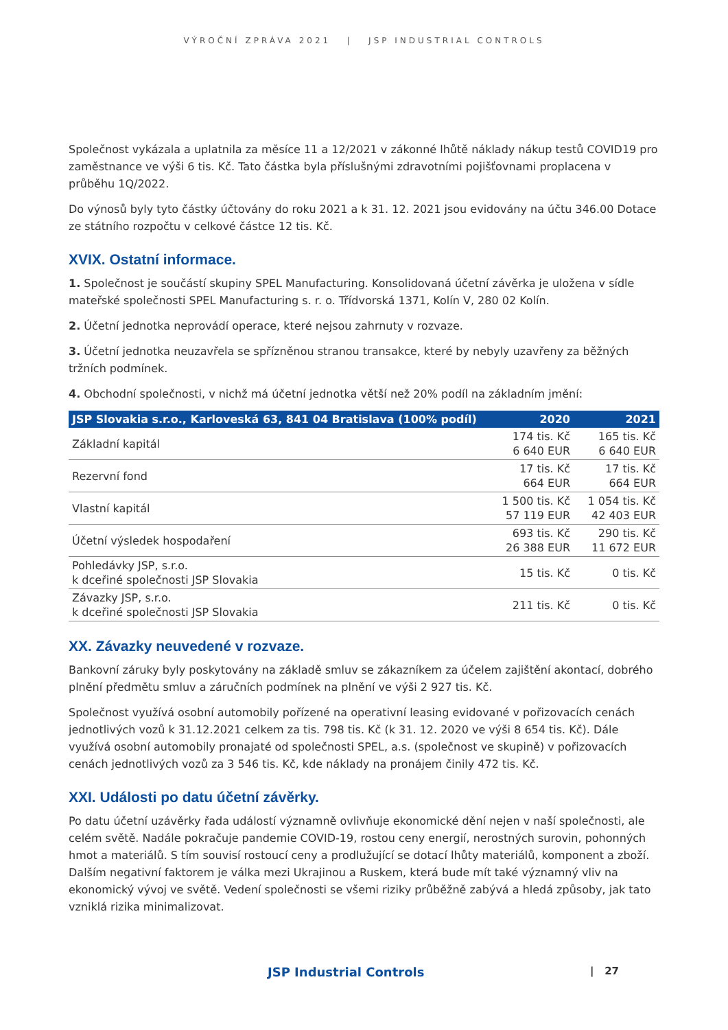VÝROČNÍ ZPRÁVA 2021 | JSP INDUSTRIAL CONTROLS
Společnost vykázala a uplatnila za měsíce 11 a 12/2021 v zákonné lhůtě náklady nákup testů COVID19 pro zaměstnance ve výši 6 tis. Kč. Tato částka byla příslušnými zdravotními pojišťovnami proplacena v průběhu 1Q/2022.
Do výnosů byly tyto částky účtovány do roku 2021 a k 31. 12. 2021 jsou evidovány na účtu 346.00 Dotace ze státního rozpočtu v celkové částce 12 tis. Kč.
XVIX. Ostatní informace.
1. Společnost je součástí skupiny SPEL Manufacturing. Konsolidovaná účetní závěrka je uložena v sídle mateřské společnosti SPEL Manufacturing s. r. o. Třídvorská 1371, Kolín V, 280 02 Kolín.
2. Účetní jednotka neprovádí operace, které nejsou zahrnuty v rozvaze.
3. Účetní jednotka neuzavřela se spřízněnou stranou transakce, které by nebyly uzavřeny za běžných tržních podmínek.
4. Obchodní společnosti, v nichž má účetní jednotka větší než 20% podíl na základním jmění:
| JSP Slovakia s.r.o., Karloveská 63, 841 04 Bratislava (100% podíl) | 2020 | 2021 |
| --- | --- | --- |
| Základní kapitál | 174 tis. Kč 6 640 EUR | 165 tis. Kč 6 640 EUR |
| Rezervní fond | 17 tis. Kč 664 EUR | 17 tis. Kč 664 EUR |
| Vlastní kapitál | 1 500 tis. Kč 57 119 EUR | 1 054 tis. Kč 42 403 EUR |
| Účetní výsledek hospodaření | 693 tis. Kč 26 388 EUR | 290 tis. Kč 11 672 EUR |
| Pohledávky JSP, s.r.o. k dceřiné společnosti JSP Slovakia | 15 tis. Kč | 0 tis. Kč |
| Závazky JSP, s.r.o. k dceřiné společnosti JSP Slovakia | 211 tis. Kč | 0 tis. Kč |
XX. Závazky neuvedené v rozvaze.
Bankovní záruky byly poskytovány na základě smluv se zákazníkem za účelem zajištění akontací, dobrého plnění předmětu smluv a záručních podmínek na plnění ve výši 2 927 tis. Kč.
Společnost využívá osobní automobily pořízené na operativní leasing evidované v pořizovacích cenách jednotlivých vozů k 31.12.2021 celkem za tis. 798 tis. Kč (k 31. 12. 2020 ve výši 8 654 tis. Kč). Dále využívá osobní automobily pronajaté od společnosti SPEL, a.s. (společnost ve skupině) v pořizovacích cenách jednotlivých vozů za 3 546 tis. Kč, kde náklady na pronájem činily 472 tis. Kč.
XXI. Události po datu účetní závěrky.
Po datu účetní uzávěrky řada událostí významně ovlivňuje ekonomické dění nejen v naší společnosti, ale celém světě. Nadále pokračuje pandemie COVID-19, rostou ceny energií, nerostných surovin, pohonných hmot a materiálů. S tím souvisí rostoucí ceny a prodlužující se dotací lhůty materiálů, komponent a zboží. Dalším negativní faktorem je válka mezi Ukrajinou a Ruskem, která bude mít také významný vliv na ekonomický vývoj ve světě. Vedení společnosti se všemi riziky průběžně zabývá a hledá způsoby, jak tato vzniklá rizika minimalizovat.
JSP Industrial Controls | 27